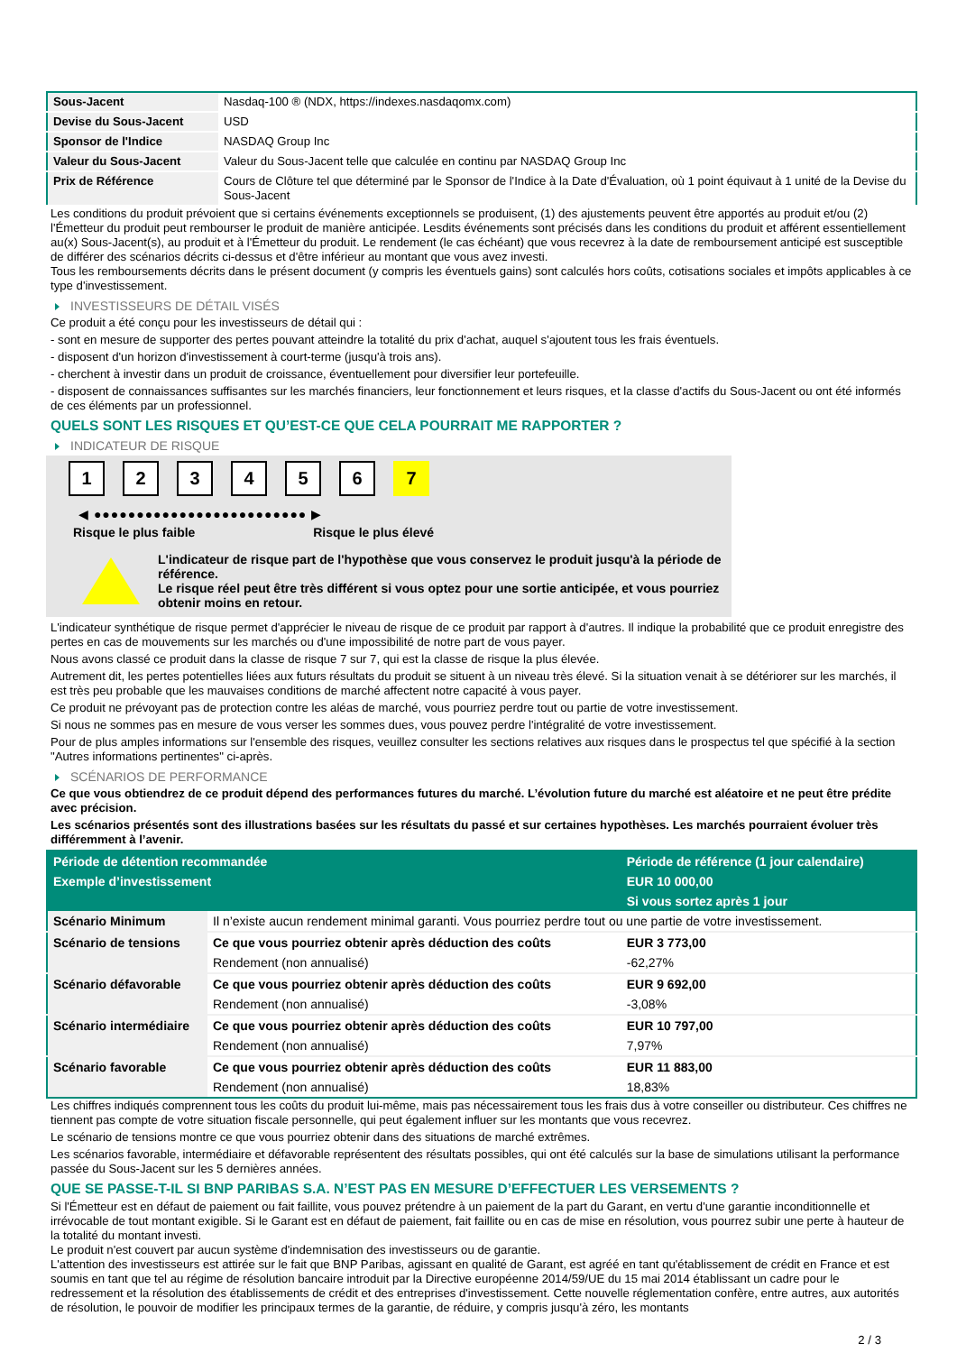| Sous-Jacent | Nasdaq-100 ® (NDX, https://indexes.nasdaqomx.com) |
| Devise du Sous-Jacent | USD |
| Sponsor de l'Indice | NASDAQ Group Inc |
| Valeur du Sous-Jacent | Valeur du Sous-Jacent telle que calculée en continu par NASDAQ Group Inc |
| Prix de Référence | Cours de Clôture tel que déterminé par le Sponsor de l'Indice à la Date d'Évaluation, où 1 point équivaut à 1 unité de la Devise du Sous-Jacent |
Les conditions du produit prévoient que si certains événements exceptionnels se produisent, (1) des ajustements peuvent être apportés au produit et/ou (2) l'Émetteur du produit peut rembourser le produit de manière anticipée. Lesdits événements sont précisés dans les conditions du produit et afférent essentiellement au(x) Sous-Jacent(s), au produit et à l'Émetteur du produit. Le rendement (le cas échéant) que vous recevrez à la date de remboursement anticipé est susceptible de différer des scénarios décrits ci-dessus et d'être inférieur au montant que vous avez investi.
Tous les remboursements décrits dans le présent document (y compris les éventuels gains) sont calculés hors coûts, cotisations sociales et impôts applicables à ce type d'investissement.
INVESTISSEURS DE DÉTAIL VISÉS
Ce produit a été conçu pour les investisseurs de détail qui :
- sont en mesure de supporter des pertes pouvant atteindre la totalité du prix d'achat, auquel s'ajoutent tous les frais éventuels.
- disposent d'un horizon d'investissement à court-terme (jusqu'à trois ans).
- cherchent à investir dans un produit de croissance, éventuellement pour diversifier leur portefeuille.
- disposent de connaissances suffisantes sur les marchés financiers, leur fonctionnement et leurs risques, et la classe d'actifs du Sous-Jacent ou ont été informés de ces éléments par un professionnel.
QUELS SONT LES RISQUES ET QU’EST-CE QUE CELA POURRAIT ME RAPPORTER ?
INDICATEUR DE RISQUE
123456 7
◀ ●●●●●●●●●●●●●●●●●●●●●●●●● ▶
Risque le plus faible Risque le plus élevé
L'indicateur de risque part de l'hypothèse que vous conservez le produit jusqu'à la période de référence.
Le risque réel peut être très différent si vous optez pour une sortie anticipée, et vous pourriez obtenir moins en retour.
L'indicateur synthétique de risque permet d'apprécier le niveau de risque de ce produit par rapport à d'autres. Il indique la probabilité que ce produit enregistre des pertes en cas de mouvements sur les marchés ou d'une impossibilité de notre part de vous payer.
Nous avons classé ce produit dans la classe de risque 7 sur 7, qui est la classe de risque la plus élevée.
Autrement dit, les pertes potentielles liées aux futurs résultats du produit se situent à un niveau très élevé. Si la situation venait à se détériorer sur les marchés, il est très peu probable que les mauvaises conditions de marché affectent notre capacité à vous payer.
Ce produit ne prévoyant pas de protection contre les aléas de marché, vous pourriez perdre tout ou partie de votre investissement.
Si nous ne sommes pas en mesure de vous verser les sommes dues, vous pouvez perdre l'intégralité de votre investissement.
Pour de plus amples informations sur l'ensemble des risques, veuillez consulter les sections relatives aux risques dans le prospectus tel que spécifié à la section "Autres informations pertinentes" ci-après.
SCÉNARIOS DE PERFORMANCE
Ce que vous obtiendrez de ce produit dépend des performances futures du marché. L’évolution future du marché est aléatoire et ne peut être prédite avec précision.
Les scénarios présentés sont des illustrations basées sur les résultats du passé et sur certaines hypothèses. Les marchés pourraient évoluer très différemment à l’avenir.
| Période de détention recommandée | | Période de référence (1 jour calendaire) |
| --- | --- | --- |
| Exemple d’investissement | | EUR 10 000,00 |
| | | Si vous sortez après 1 jour |
| Scénario Minimum | Il n’existe aucun rendement minimal garanti. Vous pourriez perdre tout ou une partie de votre investissement. | |
| Scénario de tensions | Ce que vous pourriez obtenir après déduction des coûts | EUR 3 773,00 |
| | Rendement (non annualisé) | -62,27% |
| Scénario défavorable | Ce que vous pourriez obtenir après déduction des coûts | EUR 9 692,00 |
| | Rendement (non annualisé) | -3,08% |
| Scénario intermédiaire | Ce que vous pourriez obtenir après déduction des coûts | EUR 10 797,00 |
| | Rendement (non annualisé) | 7,97% |
| Scénario favorable | Ce que vous pourriez obtenir après déduction des coûts | EUR 11 883,00 |
| | Rendement (non annualisé) | 18,83% |
Les chiffres indiqués comprennent tous les coûts du produit lui-même, mais pas nécessairement tous les frais dus à votre conseiller ou distributeur. Ces chiffres ne tiennent pas compte de votre situation fiscale personnelle, qui peut également influer sur les montants que vous recevrez.
Le scénario de tensions montre ce que vous pourriez obtenir dans des situations de marché extrêmes.
Les scénarios favorable, intermédiaire et défavorable représentent des résultats possibles, qui ont été calculés sur la base de simulations utilisant la performance passée du Sous-Jacent sur les 5 dernières années.
QUE SE PASSE-T-IL SI BNP PARIBAS S.A. N’EST PAS EN MESURE D’EFFECTUER LES VERSEMENTS ?
Si l'Émetteur est en défaut de paiement ou fait faillite, vous pouvez prétendre à un paiement de la part du Garant, en vertu d'une garantie inconditionnelle et irrévocable de tout montant exigible. Si le Garant est en défaut de paiement, fait faillite ou en cas de mise en résolution, vous pourrez subir une perte à hauteur de la totalité du montant investi.
Le produit n'est couvert par aucun système d'indemnisation des investisseurs ou de garantie.
L'attention des investisseurs est attirée sur le fait que BNP Paribas, agissant en qualité de Garant, est agréé en tant qu'établissement de crédit en France et est soumis en tant que tel au régime de résolution bancaire introduit par la Directive européenne 2014/59/UE du 15 mai 2014 établissant un cadre pour le redressement et la résolution des établissements de crédit et des entreprises d'investissement. Cette nouvelle réglementation confère, entre autres, aux autorités de résolution, le pouvoir de modifier les principaux termes de la garantie, de réduire, y compris jusqu'à zéro, les montants
2 / 3